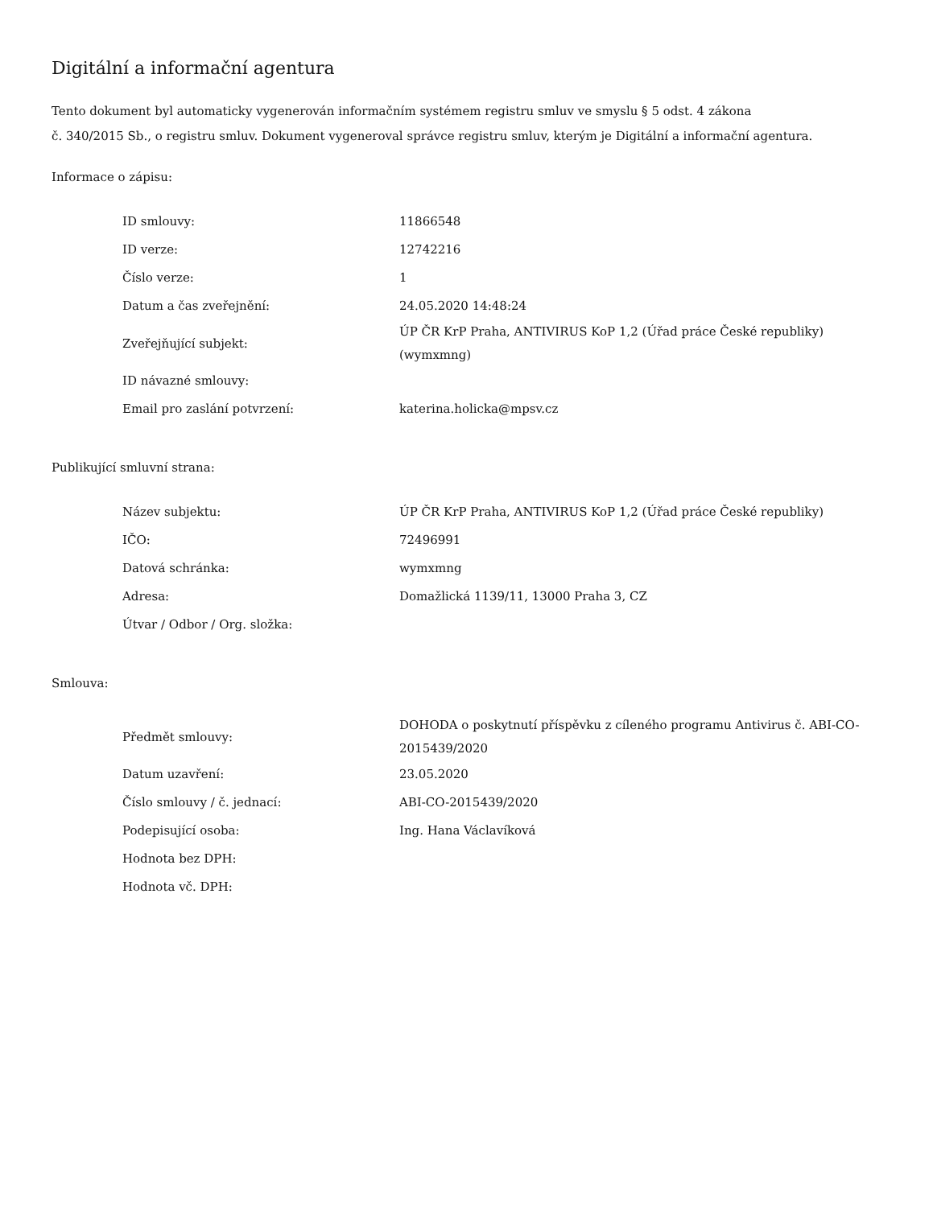Digitální a informační agentura
Tento dokument byl automaticky vygenerován informačním systémem registru smluv ve smyslu § 5 odst. 4 zákona
č. 340/2015 Sb., o registru smluv. Dokument vygeneroval správce registru smluv, kterým je Digitální a informační agentura.
Informace o zápisu:
| ID smlouvy: | 11866548 |
| ID verze: | 12742216 |
| Číslo verze: | 1 |
| Datum a čas zveřejnění: | 24.05.2020 14:48:24 |
| Zveřejňující subjekt: | ÚP ČR KrP Praha, ANTIVIRUS KoP 1,2 (Úřad práce České republiky) (wymxmng) |
| ID návazné smlouvy: | |
| Email pro zaslání potvrzení: | katerina.holicka@mpsv.cz |
Publikující smluvní strana:
| Název subjektu: | ÚP ČR KrP Praha, ANTIVIRUS KoP 1,2 (Úřad práce České republiky) |
| IČO: | 72496991 |
| Datová schránka: | wymxmng |
| Adresa: | Domažlická 1139/11, 13000 Praha 3, CZ |
| Útvar / Odbor / Org. složka: | |
Smlouva:
| Předmět smlouvy: | DOHODA o poskytnutí příspěvku z cíleného programu Antivirus č. ABI-CO-2015439/2020 |
| Datum uzavření: | 23.05.2020 |
| Číslo smlouvy / č. jednací: | ABI-CO-2015439/2020 |
| Podepisující osoba: | Ing. Hana Václavíková |
| Hodnota bez DPH: | |
| Hodnota vč. DPH: | |